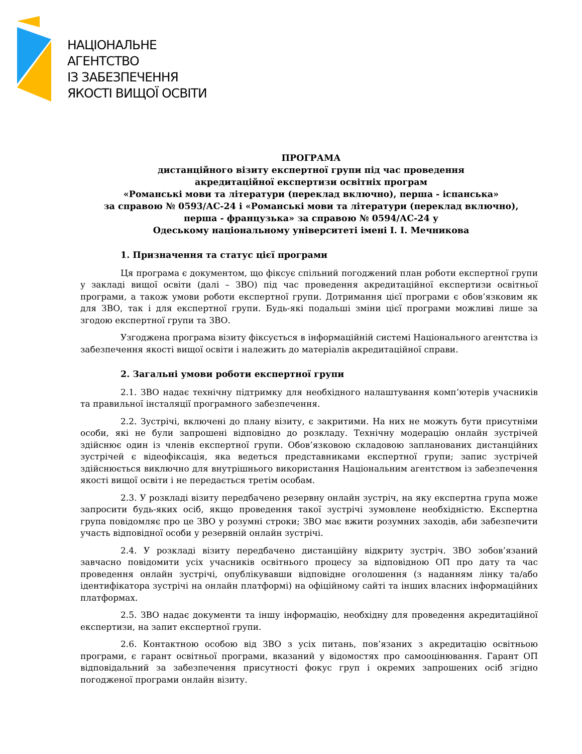НАЦІОНАЛЬНЕ
АГЕНТСТВО
ІЗ ЗАБЕЗПЕЧЕННЯ
ЯКОСТІ ВИЩОЇ ОСВІТИ
ПРОГРАМА
дистанційного візиту експертної групи під час проведення
акредитаційної експертизи освітніх програм
«Романські мови та літератури (переклад включно), перша - іспанська»
за справою № 0593/АС-24 і «Романські мови та літератури (переклад включно),
перша - французька» за справою № 0594/АС-24 у
Одеському національному університеті імені І. І. Мечникова
1. Призначення та статус цієї програми
Ця програма є документом, що фіксує спільний погоджений план роботи експертної групи у закладі вищої освіти (далі – ЗВО) під час проведення акредитаційної експертизи освітньої програми, а також умови роботи експертної групи. Дотримання цієї програми є обов’язковим як для ЗВО, так і для експертної групи. Будь-які подальші зміни цієї програми можливі лише за згодою експертної групи та ЗВО.
Узгоджена програма візиту фіксується в інформаційній системі Національного агентства із забезпечення якості вищої освіти і належить до матеріалів акредитаційної справи.
2. Загальні умови роботи експертної групи
2.1. ЗВО надає технічну підтримку для необхідного налаштування комп’ютерів учасників та правильної інсталяції програмного забезпечення.
2.2. Зустрічі, включені до плану візиту, є закритими. На них не можуть бути присутніми особи, які не були запрошені відповідно до розкладу. Технічну модерацію онлайн зустрічей здійснює один із членів експертної групи. Обов’язковою складовою запланованих дистанційних зустрічей є відеофіксація, яка ведеться представниками експертної групи; запис зустрічей здійснюється виключно для внутрішнього використання Національним агентством із забезпечення якості вищої освіти і не передається третім особам.
2.3. У розкладі візиту передбачено резервну онлайн зустріч, на яку експертна група може запросити будь-яких осіб, якщо проведення такої зустрічі зумовлене необхідністю. Експертна група повідомляє про це ЗВО у розумні строки; ЗВО має вжити розумних заходів, аби забезпечити участь відповідної особи у резервній онлайн зустрічі.
2.4. У розкладі візиту передбачено дистанційну відкриту зустріч. ЗВО зобов’язаний завчасно повідомити усіх учасників освітнього процесу за відповідною ОП про дату та час проведення онлайн зустрічі, опублікувавши відповідне оголошення (з наданням лінку та/або ідентифікатора зустрічі на онлайн платформі) на офіційному сайті та інших власних інформаційних платформах.
2.5. ЗВО надає документи та іншу інформацію, необхідну для проведення акредитаційної експертизи, на запит експертної групи.
2.6. Контактною особою від ЗВО з усіх питань, пов’язаних з акредитацію освітньою програми, є гарант освітньої програми, вказаний у відомостях про самооцінювання. Гарант ОП відповідальний за забезпечення присутності фокус груп і окремих запрошених осіб згідно погодженої програми онлайн візиту.